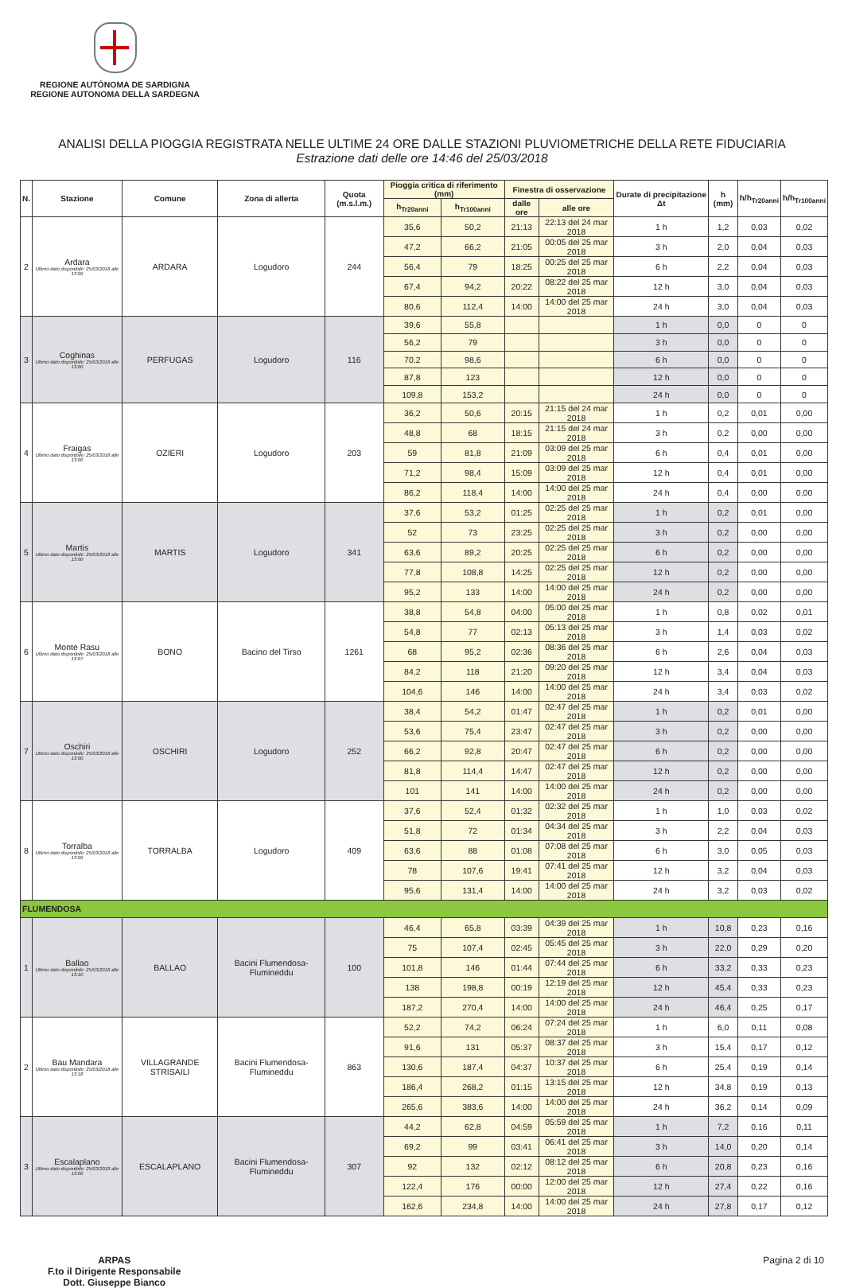REGIONE AUTÒNOMA DE SARDIGNA
REGIONE AUTONOMA DELLA SARDEGNA
ANALISI DELLA PIOGGIA REGISTRATA NELLE ULTIME 24 ORE DALLE STAZIONI PLUVIOMETRICHE DELLA RETE FIDUCIARIA
Estrazione dati delle ore 14:46 del 25/03/2018
| N. | Stazione | Comune | Zona di allerta | Quota (m.s.l.m.) | Pioggia critica di riferimento (mm) | | Finestra di osservazione | | Durate di precipitazione Δt | h (mm) | h/h<sub>Tr20anni</sub> | h/h<sub>Tr100anni</sub> |
| --- | --- | --- | --- | --- | --- | --- | --- | --- | --- | --- | --- | --- |
| | | | | | h<sub>Tr20anni</sub> | h<sub>Tr100anni</sub> | dalle ore | alle ore | | | | |
| 2 | Ardara Ultimo dato disponibile: 25/03/2018 alle 13:00 | ARDARA | Logudoro | 244 | 35,6 | 50,2 | 21:13 | 22:13 del 24 mar 2018 | 1 h | 1,2 | 0,03 | 0,02 |
| | | | | | 47,2 | 66,2 | 21:05 | 00:05 del 25 mar 2018 | 3 h | 2,0 | 0,04 | 0,03 |
| | | | | | 56,4 | 79 | 18:25 | 00:25 del 25 mar 2018 | 6 h | 2,2 | 0,04 | 0,03 |
| | | | | | 67,4 | 94,2 | 20:22 | 08:22 del 25 mar 2018 | 12 h | 3,0 | 0,04 | 0,03 |
| | | | | | 80,6 | 112,4 | 14:00 | 14:00 del 25 mar 2018 | 24 h | 3,0 | 0,04 | 0,03 |
| 3 | Coghinas Ultimo dato disponibile: 25/03/2018 alle 13:00 | PERFUGAS | Logudoro | 116 | 39,6 | 55,8 | | | 1 h | 0,0 | 0 | 0 |
| | | | | | 56,2 | 79 | | | 3 h | 0,0 | 0 | 0 |
| | | | | | 70,2 | 98,6 | | | 6 h | 0,0 | 0 | 0 |
| | | | | | 87,8 | 123 | | | 12 h | 0,0 | 0 | 0 |
| | | | | | 109,8 | 153,2 | | | 24 h | 0,0 | 0 | 0 |
| 4 | Fraigas Ultimo dato disponibile: 25/03/2018 alle 13:00 | OZIERI | Logudoro | 203 | 36,2 | 50,6 | 20:15 | 21:15 del 24 mar 2018 | 1 h | 0,2 | 0,01 | 0,00 |
| | | | | | 48,8 | 68 | 18:15 | 21:15 del 24 mar 2018 | 3 h | 0,2 | 0,00 | 0,00 |
| | | | | | 59 | 81,8 | 21:09 | 03:09 del 25 mar 2018 | 6 h | 0,4 | 0,01 | 0,00 |
| | | | | | 71,2 | 98,4 | 15:09 | 03:09 del 25 mar 2018 | 12 h | 0,4 | 0,01 | 0,00 |
| | | | | | 86,2 | 118,4 | 14:00 | 14:00 del 25 mar 2018 | 24 h | 0,4 | 0,00 | 0,00 |
| 5 | Martis Ultimo dato disponibile: 25/03/2018 alle 13:00 | MARTIS | Logudoro | 341 | 37,6 | 53,2 | 01:25 | 02:25 del 25 mar 2018 | 1 h | 0,2 | 0,01 | 0,00 |
| | | | | | 52 | 73 | 23:25 | 02:25 del 25 mar 2018 | 3 h | 0,2 | 0,00 | 0,00 |
| | | | | | 63,6 | 89,2 | 20:25 | 02:25 del 25 mar 2018 | 6 h | 0,2 | 0,00 | 0,00 |
| | | | | | 77,8 | 108,8 | 14:25 | 02:25 del 25 mar 2018 | 12 h | 0,2 | 0,00 | 0,00 |
| | | | | | 95,2 | 133 | 14:00 | 14:00 del 25 mar 2018 | 24 h | 0,2 | 0,00 | 0,00 |
| 6 | Monte Rasu Ultimo dato disponibile: 25/03/2018 alle 13:07 | BONO | Bacino del Tirso | 1261 | 38,8 | 54,8 | 04:00 | 05:00 del 25 mar 2018 | 1 h | 0,8 | 0,02 | 0,01 |
| | | | | | 54,8 | 77 | 02:13 | 05:13 del 25 mar 2018 | 3 h | 1,4 | 0,03 | 0,02 |
| | | | | | 68 | 95,2 | 02:36 | 08:36 del 25 mar 2018 | 6 h | 2,6 | 0,04 | 0,03 |
| | | | | | 84,2 | 118 | 21:20 | 09:20 del 25 mar 2018 | 12 h | 3,4 | 0,04 | 0,03 |
| | | | | | 104,6 | 146 | 14:00 | 14:00 del 25 mar 2018 | 24 h | 3,4 | 0,03 | 0,02 |
| 7 | Oschiri Ultimo dato disponibile: 25/03/2018 alle 13:00 | OSCHIRI | Logudoro | 252 | 38,4 | 54,2 | 01:47 | 02:47 del 25 mar 2018 | 1 h | 0,2 | 0,01 | 0,00 |
| | | | | | 53,6 | 75,4 | 23:47 | 02:47 del 25 mar 2018 | 3 h | 0,2 | 0,00 | 0,00 |
| | | | | | 66,2 | 92,8 | 20:47 | 02:47 del 25 mar 2018 | 6 h | 0,2 | 0,00 | 0,00 |
| | | | | | 81,8 | 114,4 | 14:47 | 02:47 del 25 mar 2018 | 12 h | 0,2 | 0,00 | 0,00 |
| | | | | | 101 | 141 | 14:00 | 14:00 del 25 mar 2018 | 24 h | 0,2 | 0,00 | 0,00 |
| 8 | Torralba Ultimo dato disponibile: 25/03/2018 alle 13:00 | TORRALBA | Logudoro | 409 | 37,6 | 52,4 | 01:32 | 02:32 del 25 mar 2018 | 1 h | 1,0 | 0,03 | 0,02 |
| | | | | | 51,8 | 72 | 01:34 | 04:34 del 25 mar 2018 | 3 h | 2,2 | 0,04 | 0,03 |
| | | | | | 63,6 | 88 | 01:08 | 07:08 del 25 mar 2018 | 6 h | 3,0 | 0,05 | 0,03 |
| | | | | | 78 | 107,6 | 19:41 | 07:41 del 25 mar 2018 | 12 h | 3,2 | 0,04 | 0,03 |
| | | | | | 95,6 | 131,4 | 14:00 | 14:00 del 25 mar 2018 | 24 h | 3,2 | 0,03 | 0,02 |
| FLUMENDOSA | | | | | | | | | | | | |
| 1 | Ballao Ultimo dato disponibile: 25/03/2018 alle 13:10 | BALLAO | Bacini Flumendosa-Flumineddu | 100 | 46,4 | 65,8 | 03:39 | 04:39 del 25 mar 2018 | 1 h | 10,8 | 0,23 | 0,16 |
| | | | | | 75 | 107,4 | 02:45 | 05:45 del 25 mar 2018 | 3 h | 22,0 | 0,29 | 0,20 |
| | | | | | 101,8 | 146 | 01:44 | 07:44 del 25 mar 2018 | 6 h | 33,2 | 0,33 | 0,23 |
| | | | | | 138 | 198,8 | 00:19 | 12:19 del 25 mar 2018 | 12 h | 45,4 | 0,33 | 0,23 |
| | | | | | 187,2 | 270,4 | 14:00 | 14:00 del 25 mar 2018 | 24 h | 46,4 | 0,25 | 0,17 |
| 2 | Bau Mandara Ultimo dato disponibile: 25/03/2018 alle 13:18 | VILLAGRANDE STRISAILI | Bacini Flumendosa-Flumineddu | 863 | 52,2 | 74,2 | 06:24 | 07:24 del 25 mar 2018 | 1 h | 6,0 | 0,11 | 0,08 |
| | | | | | 91,6 | 131 | 05:37 | 08:37 del 25 mar 2018 | 3 h | 15,4 | 0,17 | 0,12 |
| | | | | | 130,6 | 187,4 | 04:37 | 10:37 del 25 mar 2018 | 6 h | 25,4 | 0,19 | 0,14 |
| | | | | | 186,4 | 268,2 | 01:15 | 13:15 del 25 mar 2018 | 12 h | 34,8 | 0,19 | 0,13 |
| | | | | | 265,6 | 383,6 | 14:00 | 14:00 del 25 mar 2018 | 24 h | 36,2 | 0,14 | 0,09 |
| 3 | Escalaplano Ultimo dato disponibile: 25/03/2018 alle 13:00 | ESCALAPLANO | Bacini Flumendosa-Flumineddu | 307 | 44,2 | 62,8 | 04:59 | 05:59 del 25 mar 2018 | 1 h | 7,2 | 0,16 | 0,11 |
| | | | | | 69,2 | 99 | 03:41 | 06:41 del 25 mar 2018 | 3 h | 14,0 | 0,20 | 0,14 |
| | | | | | 92 | 132 | 02:12 | 08:12 del 25 mar 2018 | 6 h | 20,8 | 0,23 | 0,16 |
| | | | | | 122,4 | 176 | 00:00 | 12:00 del 25 mar 2018 | 12 h | 27,4 | 0,22 | 0,16 |
| | | | | | 162,6 | 234,8 | 14:00 | 14:00 del 25 mar 2018 | 24 h | 27,8 | 0,17 | 0,12 |
ARPAS
F.to il Dirigente Responsabile
Dott. Giuseppe Bianco
Pagina 2 di 10